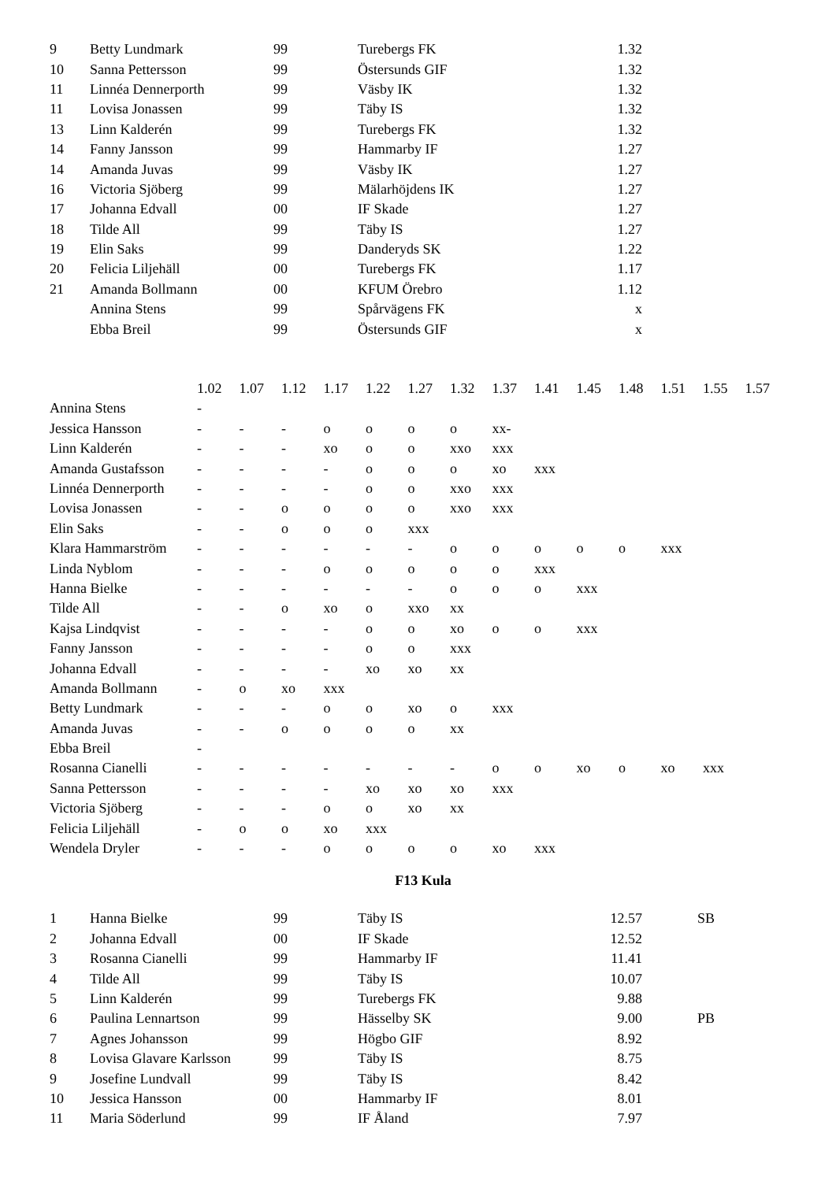| 9 | Betty Lundmark | 99 | Turebergs FK | 1.32 | |
| 10 | Sanna Pettersson | 99 | Östersunds GIF | 1.32 | |
| 11 | Linnéa Dennerporth | 99 | Väsby IK | 1.32 | |
| 11 | Lovisa Jonassen | 99 | Täby IS | 1.32 | |
| 13 | Linn Kalderén | 99 | Turebergs FK | 1.32 | |
| 14 | Fanny Jansson | 99 | Hammarby IF | 1.27 | |
| 14 | Amanda Juvas | 99 | Väsby IK | 1.27 | |
| 16 | Victoria Sjöberg | 99 | Mälarhöjdens IK | 1.27 | |
| 17 | Johanna Edvall | 00 | IF Skade | 1.27 | |
| 18 | Tilde All | 99 | Täby IS | 1.27 | |
| 19 | Elin Saks | 99 | Danderyds SK | 1.22 | |
| 20 | Felicia Liljehäll | 00 | Turebergs FK | 1.17 | |
| 21 | Amanda Bollmann | 00 | KFUM Örebro | 1.12 | |
| | Annina Stens | 99 | Spårvägens FK | x | |
| | Ebba Breil | 99 | Östersunds GIF | x | |
| | 1.02 | 1.07 | 1.12 | 1.17 | 1.22 | 1.27 | 1.32 | 1.37 | 1.41 | 1.45 | 1.48 | 1.51 | 1.55 | 1.57 |
| Annina Stens | - | | | | | | | | | | | | | |
| Jessica Hansson | - | - | - | o | o | o | o | xx- | | | | | | |
| Linn Kalderén | - | - | - | xo | o | o | xxo | xxx | | | | | | |
| Amanda Gustafsson | - | - | - | - | o | o | o | xo | xxx | | | | | |
| Linnéa Dennerporth | - | - | - | - | o | o | xxo | xxx | | | | | | |
| Lovisa Jonassen | - | - | o | o | o | o | xxo | xxx | | | | | | |
| Elin Saks | - | - | o | o | o | xxx | | | | | | | | |
| Klara Hammarström | - | - | - | - | - | - | o | o | o | o | o | xxx | | |
| Linda Nyblom | - | - | - | o | o | o | o | o | xxx | | | | | |
| Hanna Bielke | - | - | - | - | - | - | o | o | o | xxx | | | | |
| Tilde All | - | - | o | xo | o | xxo | xx | | | | | | | |
| Kajsa Lindqvist | - | - | - | - | o | o | xo | o | o | xxx | | | | |
| Fanny Jansson | - | - | - | - | o | o | xxx | | | | | | | |
| Johanna Edvall | - | - | - | - | xo | xo | xx | | | | | | | |
| Amanda Bollmann | - | o | xo | xxx | | | | | | | | | | |
| Betty Lundmark | - | - | - | o | o | xo | o | xxx | | | | | | |
| Amanda Juvas | - | - | o | o | o | o | xx | | | | | | | |
| Ebba Breil | - | | | | | | | | | | | | | |
| Rosanna Cianelli | - | - | - | - | - | - | - | o | o | xo | o | xo | xxx | |
| Sanna Pettersson | - | - | - | - | xo | xo | xo | xxx | | | | | | |
| Victoria Sjöberg | - | - | - | o | o | xo | xx | | | | | | | |
| Felicia Liljehäll | - | o | o | xo | xxx | | | | | | | | | |
| Wendela Dryler | - | - | - | o | o | o | o | xo | xxx | | | | | |
F13 Kula
| 1 | Hanna Bielke | 99 | Täby IS | 12.57 | SB |
| 2 | Johanna Edvall | 00 | IF Skade | 12.52 | |
| 3 | Rosanna Cianelli | 99 | Hammarby IF | 11.41 | |
| 4 | Tilde All | 99 | Täby IS | 10.07 | |
| 5 | Linn Kalderén | 99 | Turebergs FK | 9.88 | |
| 6 | Paulina Lennartson | 99 | Hässelby SK | 9.00 | PB |
| 7 | Agnes Johansson | 99 | Högbo GIF | 8.92 | |
| 8 | Lovisa Glavare Karlsson | 99 | Täby IS | 8.75 | |
| 9 | Josefine Lundvall | 99 | Täby IS | 8.42 | |
| 10 | Jessica Hansson | 00 | Hammarby IF | 8.01 | |
| 11 | Maria Söderlund | 99 | IF Åland | 7.97 | |